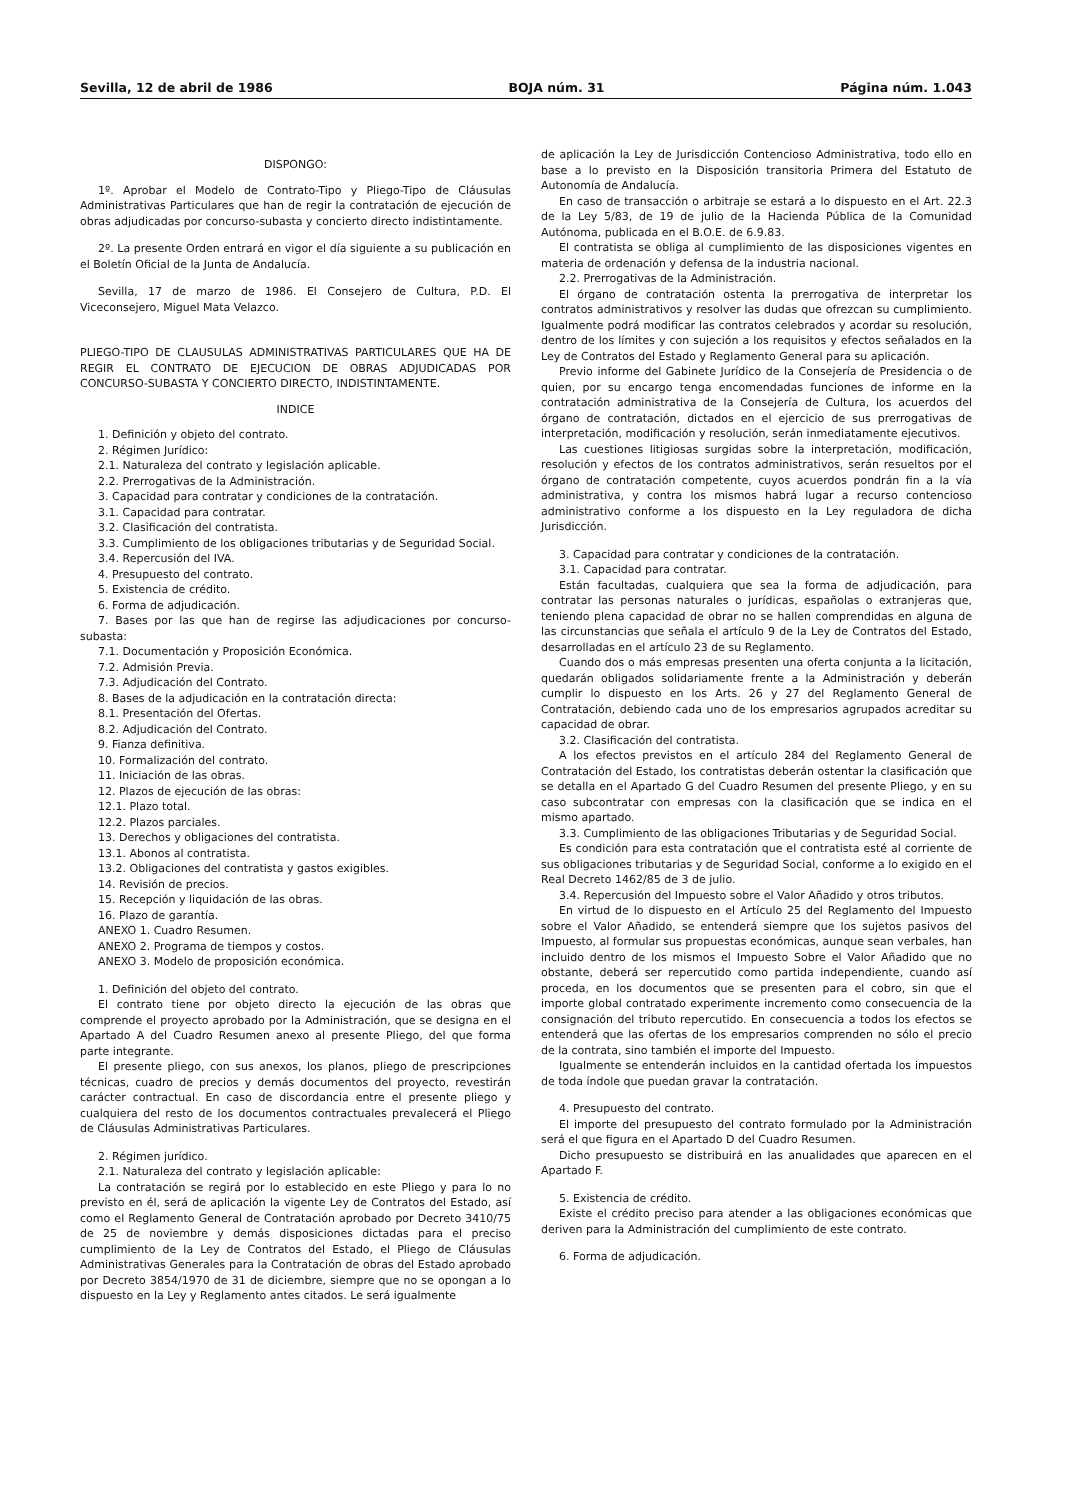Sevilla, 12 de abril de 1986 BOJA núm. 31 Página núm. 1.043
DISPONGO:
1º. Aprobar el Modelo de Contrato-Tipo y Pliego-Tipo de Cláusulas Administrativas Particulares que han de regir la contratación de ejecución de obras adjudicadas por concurso-subasta y concierto directo indistintamente.
2º. La presente Orden entrará en vigor el día siguiente a su publicación en el Boletín Oficial de la Junta de Andalucía.
Sevilla, 17 de marzo de 1986. El Consejero de Cultura, P.D. El Viceconsejero, Miguel Mata Velazco.
PLIEGO-TIPO DE CLAUSULAS ADMINISTRATIVAS PARTICULARES QUE HA DE REGIR EL CONTRATO DE EJECUCION DE OBRAS ADJUDICADAS POR CONCURSO-SUBASTA Y CONCIERTO DIRECTO, INDISTINTAMENTE.
INDICE
1. Definición y objeto del contrato.
2. Régimen Jurídico:
2.1. Naturaleza del contrato y legislación aplicable.
2.2. Prerrogativas de la Administración.
3. Capacidad para contratar y condiciones de la contratación.
3.1. Capacidad para contratar.
3.2. Clasificación del contratista.
3.3. Cumplimiento de los obligaciones tributarias y de Seguridad Social.
3.4. Repercusión del IVA.
4. Presupuesto del contrato.
5. Existencia de crédito.
6. Forma de adjudicación.
7. Bases por las que han de regirse las adjudicaciones por concurso-subasta:
7.1. Documentación y Proposición Económica.
7.2. Admisión Previa.
7.3. Adjudicación del Contrato.
8. Bases de la adjudicación en la contratación directa:
8.1. Presentación del Ofertas.
8.2. Adjudicación del Contrato.
9. Fianza definitiva.
10. Formalización del contrato.
11. Iniciación de las obras.
12. Plazos de ejecución de las obras:
12.1. Plazo total.
12.2. Plazos parciales.
13. Derechos y obligaciones del contratista.
13.1. Abonos al contratista.
13.2. Obligaciones del contratista y gastos exigibles.
14. Revisión de precios.
15. Recepción y liquidación de las obras.
16. Plazo de garantía.
ANEXO 1. Cuadro Resumen.
ANEXO 2. Programa de tiempos y costos.
ANEXO 3. Modelo de proposición económica.
1. Definición del objeto del contrato.
El contrato tiene por objeto directo la ejecución de las obras que comprende el proyecto aprobado por la Administración, que se designa en el Apartado A del Cuadro Resumen anexo al presente Pliego, del que forma parte integrante.
El presente pliego, con sus anexos, los planos, pliego de prescripciones técnicas, cuadro de precios y demás documentos del proyecto, revestirán carácter contractual. En caso de discordancia entre el presente pliego y cualquiera del resto de los documentos contractuales prevalecerá el Pliego de Cláusulas Administrativas Particulares.
2. Régimen jurídico.
2.1. Naturaleza del contrato y legislación aplicable:
La contratación se regirá por lo establecido en este Pliego y para lo no previsto en él, será de aplicación la vigente Ley de Contratos del Estado, así como el Reglamento General de Contratación aprobado por Decreto 3410/75 de 25 de noviembre y demás disposiciones dictadas para el preciso cumplimiento de la Ley de Contratos del Estado, el Pliego de Cláusulas Administrativas Generales para la Contratación de obras del Estado aprobado por Decreto 3854/1970 de 31 de diciembre, siempre que no se opongan a lo dispuesto en la Ley y Reglamento antes citados. Le será igualmente
de aplicación la Ley de Jurisdicción Contencioso Administrativa, todo ello en base a lo previsto en la Disposición transitoria Primera del Estatuto de Autonomía de Andalucía.
En caso de transacción o arbitraje se estará a lo dispuesto en el Art. 22.3 de la Ley 5/83, de 19 de julio de la Hacienda Pública de la Comunidad Autónoma, publicada en el B.O.E. de 6.9.83.
El contratista se obliga al cumplimiento de las disposiciones vigentes en materia de ordenación y defensa de la industria nacional.
2.2. Prerrogativas de la Administración.
El órgano de contratación ostenta la prerrogativa de interpretar los contratos administrativos y resolver las dudas que ofrezcan su cumplimiento. Igualmente podrá modificar las contratos celebrados y acordar su resolución, dentro de los límites y con sujeción a los requisitos y efectos señalados en la Ley de Contratos del Estado y Reglamento General para su aplicación.
Previo informe del Gabinete Jurídico de la Consejería de Presidencia o de quien, por su encargo tenga encomendadas funciones de informe en la contratación administrativa de la Consejería de Cultura, los acuerdos del órgano de contratación, dictados en el ejercicio de sus prerrogativas de interpretación, modificación y resolución, serán inmediatamente ejecutivos.
Las cuestiones litigiosas surgidas sobre la interpretación, modificación, resolución y efectos de los contratos administrativos, serán resueltos por el órgano de contratación competente, cuyos acuerdos pondrán fin a la vía administrativa, y contra los mismos habrá lugar a recurso contencioso administrativo conforme a los dispuesto en la Ley reguladora de dicha Jurisdicción.
3. Capacidad para contratar y condiciones de la contratación.
3.1. Capacidad para contratar.
Están facultadas, cualquiera que sea la forma de adjudicación, para contratar las personas naturales o jurídicas, españolas o extranjeras que, teniendo plena capacidad de obrar no se hallen comprendidas en alguna de las circunstancias que señala el artículo 9 de la Ley de Contratos del Estado, desarrolladas en el artículo 23 de su Reglamento.
Cuando dos o más empresas presenten una oferta conjunta a la licitación, quedarán obligados solidariamente frente a la Administración y deberán cumplir lo dispuesto en los Arts. 26 y 27 del Reglamento General de Contratación, debiendo cada uno de los empresarios agrupados acreditar su capacidad de obrar.
3.2. Clasificación del contratista.
A los efectos previstos en el artículo 284 del Reglamento General de Contratación del Estado, los contratistas deberán ostentar la clasificación que se detalla en el Apartado G del Cuadro Resumen del presente Pliego, y en su caso subcontratar con empresas con la clasificación que se indica en el mismo apartado.
3.3. Cumplimiento de las obligaciones Tributarias y de Seguridad Social.
Es condición para esta contratación que el contratista esté al corriente de sus obligaciones tributarias y de Seguridad Social, conforme a lo exigido en el Real Decreto 1462/85 de 3 de julio.
3.4. Repercusión del Impuesto sobre el Valor Añadido y otros tributos.
En virtud de lo dispuesto en el Artículo 25 del Reglamento del Impuesto sobre el Valor Añadido, se entenderá siempre que los sujetos pasivos del Impuesto, al formular sus propuestas económicas, aunque sean verbales, han incluido dentro de los mismos el Impuesto Sobre el Valor Añadido que no obstante, deberá ser repercutido como partida independiente, cuando así proceda, en los documentos que se presenten para el cobro, sin que el importe global contratado experimente incremento como consecuencia de la consignación del tributo repercutido. En consecuencia a todos los efectos se entenderá que las ofertas de los empresarios comprenden no sólo el precio de la contrata, sino también el importe del Impuesto.
Igualmente se entenderán incluidos en la cantidad ofertada los impuestos de toda índole que puedan gravar la contratación.
4. Presupuesto del contrato.
El importe del presupuesto del contrato formulado por la Administración será el que figura en el Apartado D del Cuadro Resumen.
Dicho presupuesto se distribuirá en las anualidades que aparecen en el Apartado F.
5. Existencia de crédito.
Existe el crédito preciso para atender a las obligaciones económicas que deriven para la Administración del cumplimiento de este contrato.
6. Forma de adjudicación.